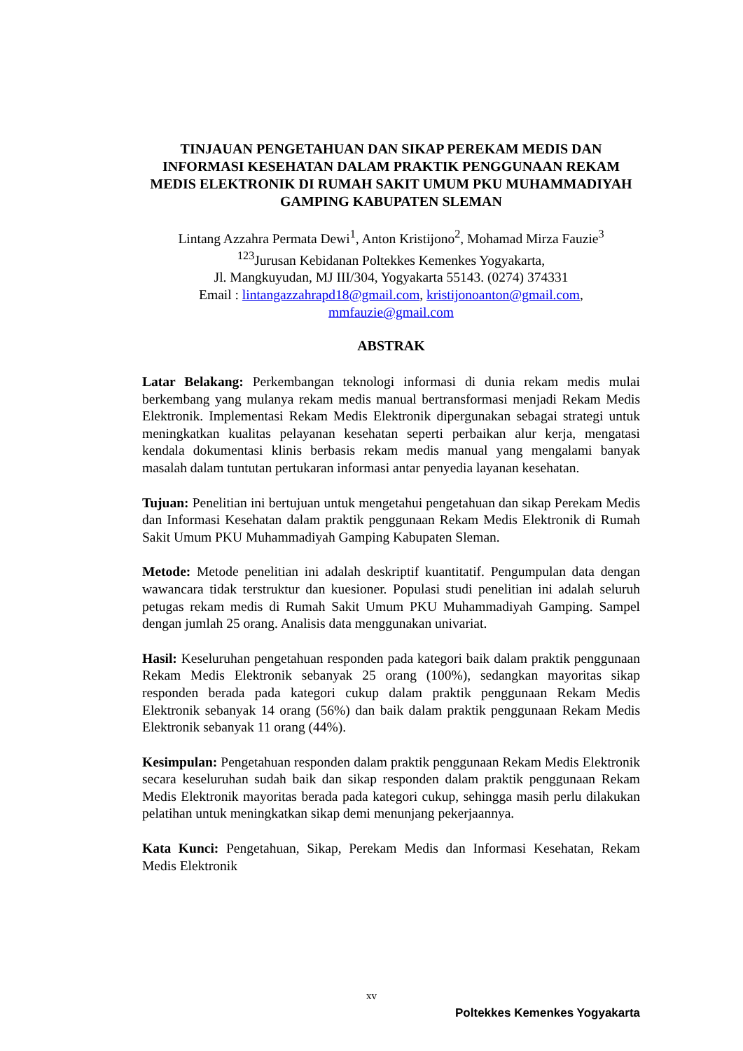TINJAUAN PENGETAHUAN DAN SIKAP PEREKAM MEDIS DAN INFORMASI KESEHATAN DALAM PRAKTIK PENGGUNAAN REKAM MEDIS ELEKTRONIK DI RUMAH SAKIT UMUM PKU MUHAMMADIYAH GAMPING KABUPATEN SLEMAN
Lintang Azzahra Permata Dewi<sup>1</sup>, Anton Kristijono<sup>2</sup>, Mohamad Mirza Fauzie<sup>3</sup>
<sup>123</sup> Jurusan Kebidanan Poltekkes Kemenkes Yogyakarta,
Jl. Mangkuyudan, MJ III/304, Yogyakarta 55143. (0274) 374331
Email : lintangazzahrapd18@gmail.com, kristijonoanton@gmail.com,
mmfauzie@gmail.com
ABSTRAK
Latar Belakang: Perkembangan teknologi informasi di dunia rekam medis mulai berkembang yang mulanya rekam medis manual bertransformasi menjadi Rekam Medis Elektronik. Implementasi Rekam Medis Elektronik dipergunakan sebagai strategi untuk meningkatkan kualitas pelayanan kesehatan seperti perbaikan alur kerja, mengatasi kendala dokumentasi klinis berbasis rekam medis manual yang mengalami banyak masalah dalam tuntutan pertukaran informasi antar penyedia layanan kesehatan.
Tujuan: Penelitian ini bertujuan untuk mengetahui pengetahuan dan sikap Perekam Medis dan Informasi Kesehatan dalam praktik penggunaan Rekam Medis Elektronik di Rumah Sakit Umum PKU Muhammadiyah Gamping Kabupaten Sleman.
Metode: Metode penelitian ini adalah deskriptif kuantitatif. Pengumpulan data dengan wawancara tidak terstruktur dan kuesioner. Populasi studi penelitian ini adalah seluruh petugas rekam medis di Rumah Sakit Umum PKU Muhammadiyah Gamping. Sampel dengan jumlah 25 orang. Analisis data menggunakan univariat.
Hasil: Keseluruhan pengetahuan responden pada kategori baik dalam praktik penggunaan Rekam Medis Elektronik sebanyak 25 orang (100%), sedangkan mayoritas sikap responden berada pada kategori cukup dalam praktik penggunaan Rekam Medis Elektronik sebanyak 14 orang (56%) dan baik dalam praktik penggunaan Rekam Medis Elektronik sebanyak 11 orang (44%).
Kesimpulan: Pengetahuan responden dalam praktik penggunaan Rekam Medis Elektronik secara keseluruhan sudah baik dan sikap responden dalam praktik penggunaan Rekam Medis Elektronik mayoritas berada pada kategori cukup, sehingga masih perlu dilakukan pelatihan untuk meningkatkan sikap demi menunjang pekerjaannya.
Kata Kunci: Pengetahuan, Sikap, Perekam Medis dan Informasi Kesehatan, Rekam Medis Elektronik
xv
Poltekkes Kemenkes Yogyakarta